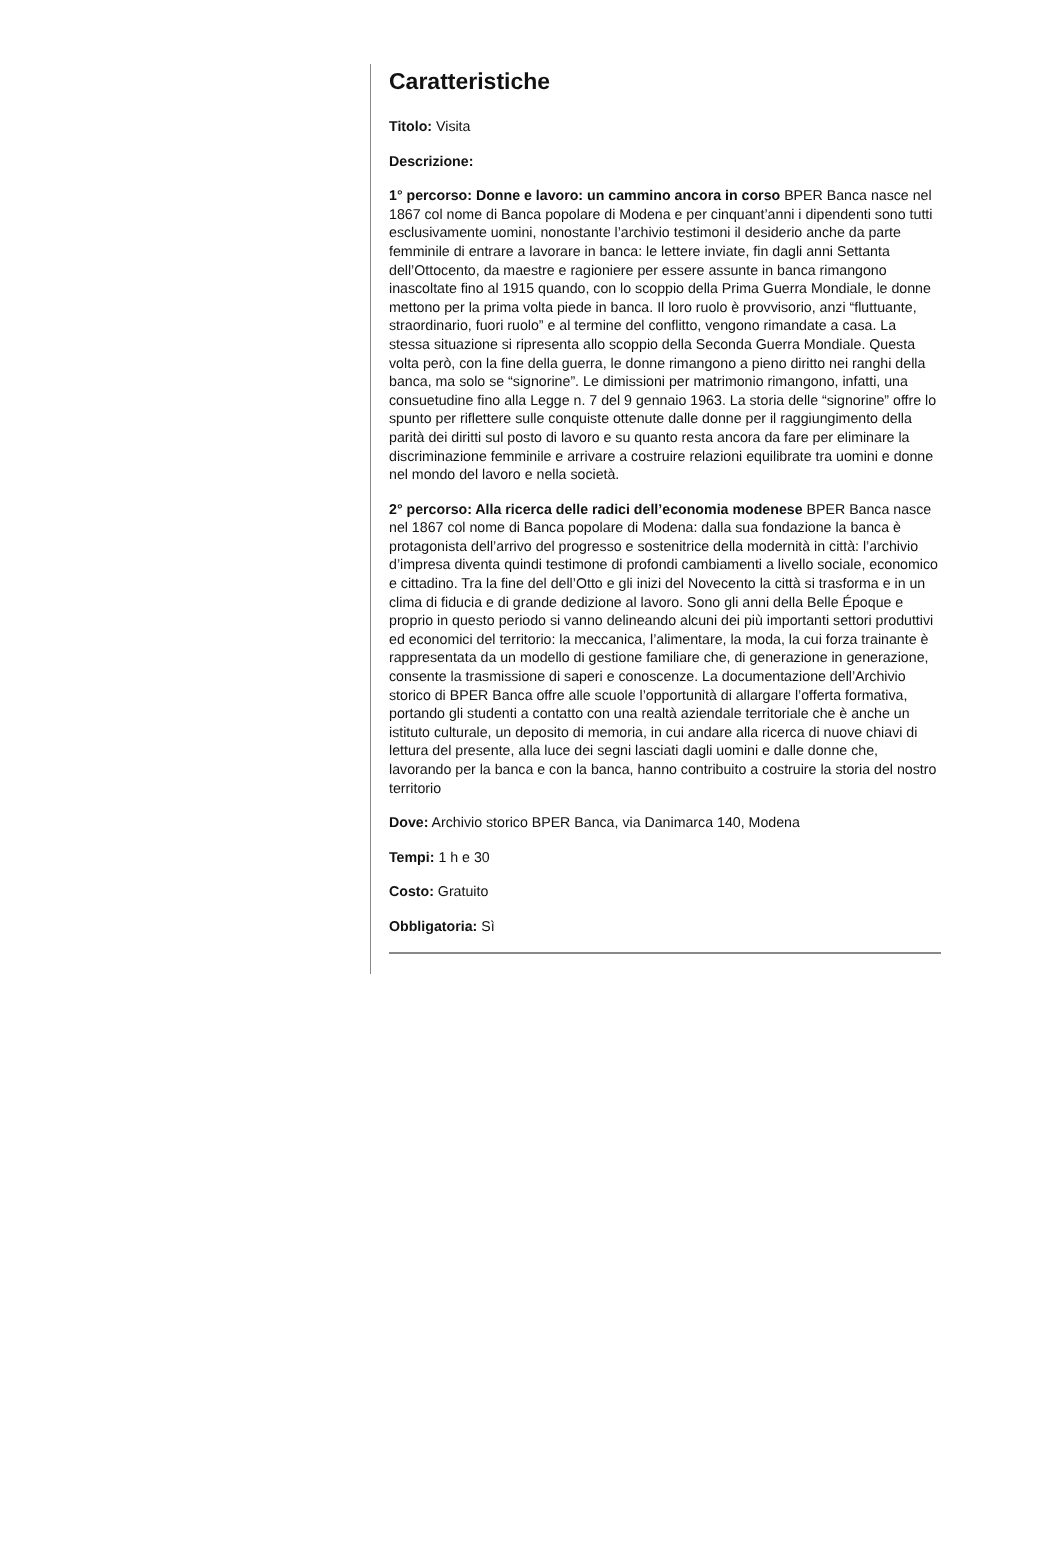Caratteristiche
Titolo: Visita
Descrizione:
1° percorso: Donne e lavoro: un cammino ancora in corso BPER Banca nasce nel 1867 col nome di Banca popolare di Modena e per cinquant’anni i dipendenti sono tutti esclusivamente uomini, nonostante l’archivio testimoni il desiderio anche da parte femminile di entrare a lavorare in banca: le lettere inviate, fin dagli anni Settanta dell’Ottocento, da maestre e ragioniere per essere assunte in banca rimangono inascoltate fino al 1915 quando, con lo scoppio della Prima Guerra Mondiale, le donne mettono per la prima volta piede in banca. Il loro ruolo è provvisorio, anzi “fluttuante, straordinario, fuori ruolo” e al termine del conflitto, vengono rimandate a casa. La stessa situazione si ripresenta allo scoppio della Seconda Guerra Mondiale. Questa volta però, con la fine della guerra, le donne rimangono a pieno diritto nei ranghi della banca, ma solo se “signorine”. Le dimissioni per matrimonio rimangono, infatti, una consuetudine fino alla Legge n. 7 del 9 gennaio 1963. La storia delle “signorine” offre lo spunto per riflettere sulle conquiste ottenute dalle donne per il raggiungimento della parità dei diritti sul posto di lavoro e su quanto resta ancora da fare per eliminare la discriminazione femminile e arrivare a costruire relazioni equilibrate tra uomini e donne nel mondo del lavoro e nella società.
2° percorso: Alla ricerca delle radici dell’economia modenese BPER Banca nasce nel 1867 col nome di Banca popolare di Modena: dalla sua fondazione la banca è protagonista dell’arrivo del progresso e sostenitrice della modernità in città: l’archivio d’impresa diventa quindi testimone di profondi cambiamenti a livello sociale, economico e cittadino. Tra la fine del dell’Otto e gli inizi del Novecento la città si trasforma e in un clima di fiducia e di grande dedizione al lavoro. Sono gli anni della Belle Époque e proprio in questo periodo si vanno delineando alcuni dei più importanti settori produttivi ed economici del territorio: la meccanica, l’alimentare, la moda, la cui forza trainante è rappresentata da un modello di gestione familiare che, di generazione in generazione, consente la trasmissione di saperi e conoscenze. La documentazione dell’Archivio storico di BPER Banca offre alle scuole l’opportunità di allargare l’offerta formativa, portando gli studenti a contatto con una realtà aziendale territoriale che è anche un istituto culturale, un deposito di memoria, in cui andare alla ricerca di nuove chiavi di lettura del presente, alla luce dei segni lasciati dagli uomini e dalle donne che, lavorando per la banca e con la banca, hanno contribuito a costruire la storia del nostro territorio
Dove: Archivio storico BPER Banca, via Danimarca 140, Modena
Tempi: 1 h e 30
Costo: Gratuito
Obbligatoria: Sì